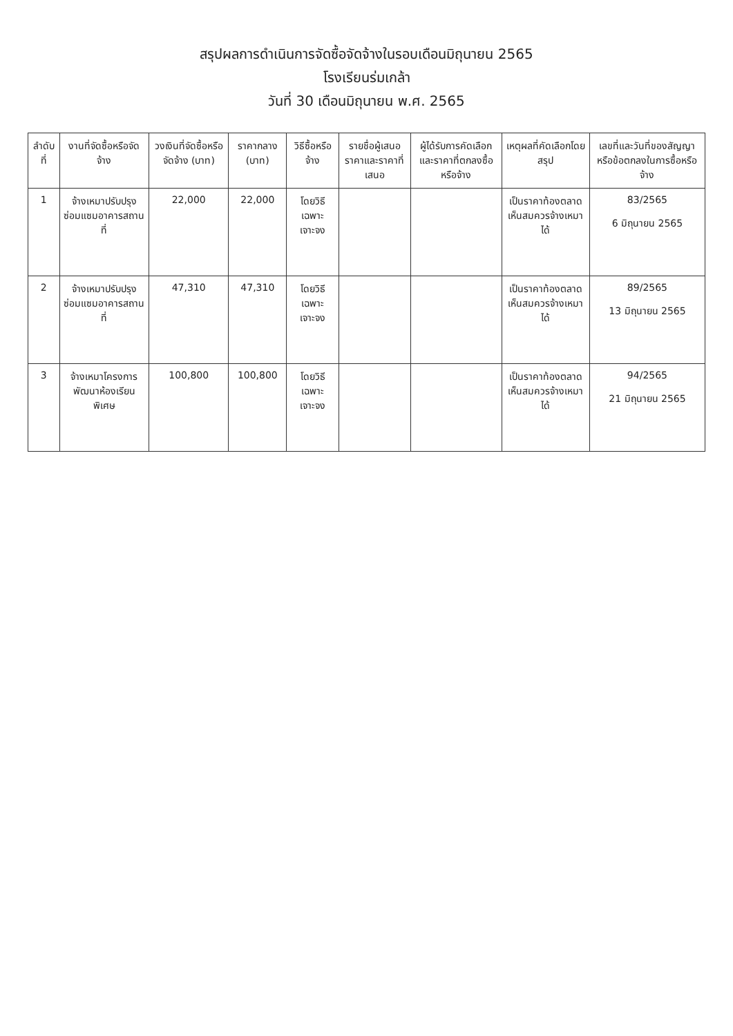สรุปผลการดำเนินการจัดซื้อจัดจ้างในรอบเดือนมิถุนายน 2565
โรงเรียนร่มเกล้า
วันที่ 30 เดือนมิถุนายน พ.ศ. 2565
| ลำดับที่ | งานที่จัดซื้อหรือจัดจ้าง | วงเงินที่จัดซื้อหรือจัดจ้าง (บาท) | ราคากลาง (บาท) | วิธีซื้อหรือจ้าง | รายชื่อผู้เสนอราคาและราคาที่เสนอ | ผู้ได้รับการคัดเลือกและราคาที่ตกลงซื้อหรือจ้าง | เหตุผลที่คัดเลือกโดยสรุป | เลขที่และวันที่ของสัญญาหรือข้อตกลงในการซื้อหรือจ้าง |
| --- | --- | --- | --- | --- | --- | --- | --- | --- |
| 1 | จ้างเหมาปรับปรุงซ่อมแซมอาคารสถานที่ | 22,000 | 22,000 | โดยวิธีเฉพาะเจาะจง | | | เป็นราคาท้องตลาด เห็นสมควรจ้างเหมาได้ | 83/2565 6 มิถุนายน 2565 |
| 2 | จ้างเหมาปรับปรุงซ่อมแซมอาคารสถานที่ | 47,310 | 47,310 | โดยวิธีเฉพาะเจาะจง | | | เป็นราคาท้องตลาด เห็นสมควรจ้างเหมาได้ | 89/2565 13 มิถุนายน 2565 |
| 3 | จ้างเหมาโครงการพัฒนาห้องเรียนพิเศษ | 100,800 | 100,800 | โดยวิธีเฉพาะเจาะจง | | | เป็นราคาท้องตลาด เห็นสมควรจ้างเหมาได้ | 94/2565 21 มิถุนายน 2565 |